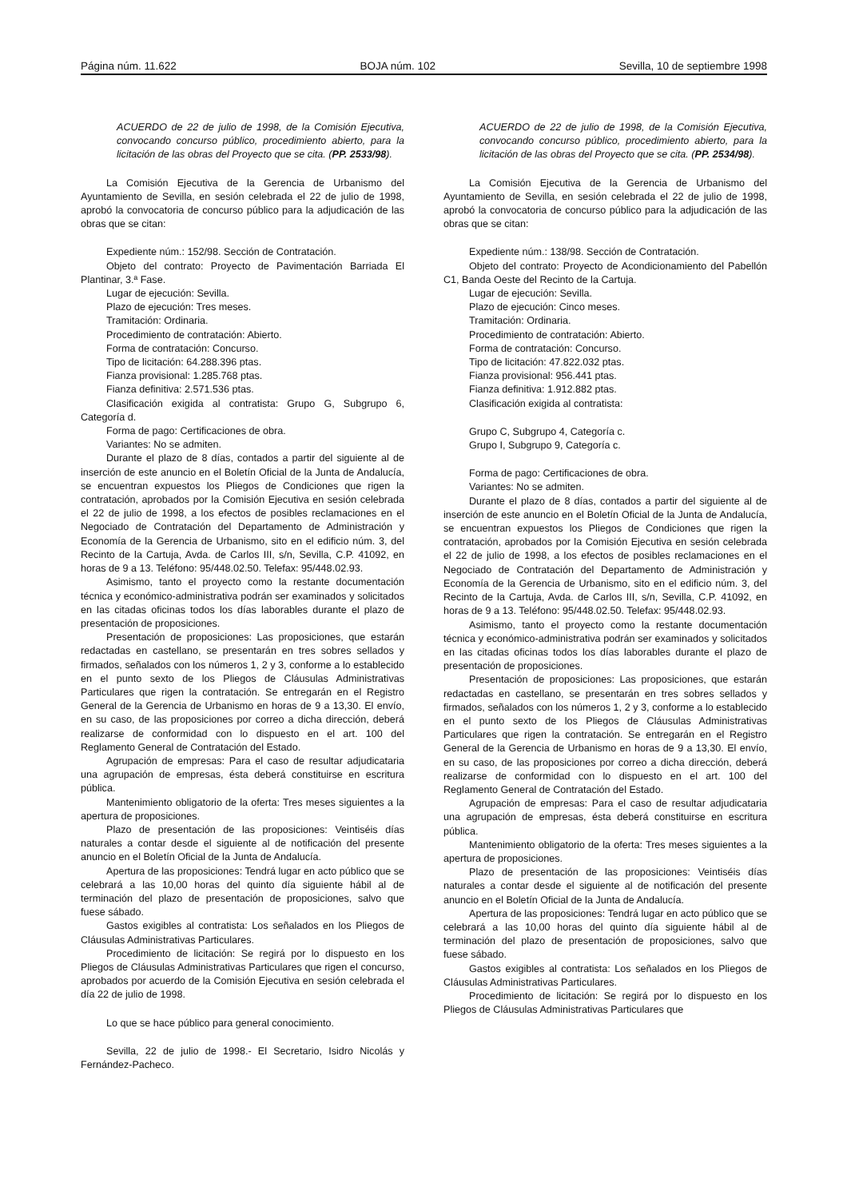Página núm. 11.622 BOJA núm. 102 Sevilla, 10 de septiembre 1998
ACUERDO de 22 de julio de 1998, de la Comisión Ejecutiva, convocando concurso público, procedimiento abierto, para la licitación de las obras del Proyecto que se cita. (PP. 2533/98).
La Comisión Ejecutiva de la Gerencia de Urbanismo del Ayuntamiento de Sevilla, en sesión celebrada el 22 de julio de 1998, aprobó la convocatoria de concurso público para la adjudicación de las obras que se citan:
Expediente núm.: 152/98. Sección de Contratación.
Objeto del contrato: Proyecto de Pavimentación Barriada El Plantinar, 3.ª Fase.
Lugar de ejecución: Sevilla.
Plazo de ejecución: Tres meses.
Tramitación: Ordinaria.
Procedimiento de contratación: Abierto.
Forma de contratación: Concurso.
Tipo de licitación: 64.288.396 ptas.
Fianza provisional: 1.285.768 ptas.
Fianza definitiva: 2.571.536 ptas.
Clasificación exigida al contratista: Grupo G, Subgrupo 6, Categoría d.
Forma de pago: Certificaciones de obra.
Variantes: No se admiten.
Durante el plazo de 8 días, contados a partir del siguiente al de inserción de este anuncio en el Boletín Oficial de la Junta de Andalucía, se encuentran expuestos los Pliegos de Condiciones que rigen la contratación, aprobados por la Comisión Ejecutiva en sesión celebrada el 22 de julio de 1998, a los efectos de posibles reclamaciones en el Negociado de Contratación del Departamento de Administración y Economía de la Gerencia de Urbanismo, sito en el edificio núm. 3, del Recinto de la Cartuja, Avda. de Carlos III, s/n, Sevilla, C.P. 41092, en horas de 9 a 13. Teléfono: 95/448.02.50. Telefax: 95/448.02.93.
Asimismo, tanto el proyecto como la restante documentación técnica y económico-administrativa podrán ser examinados y solicitados en las citadas oficinas todos los días laborables durante el plazo de presentación de proposiciones.
Presentación de proposiciones: Las proposiciones, que estarán redactadas en castellano, se presentarán en tres sobres sellados y firmados, señalados con los números 1, 2 y 3, conforme a lo establecido en el punto sexto de los Pliegos de Cláusulas Administrativas Particulares que rigen la contratación. Se entregarán en el Registro General de la Gerencia de Urbanismo en horas de 9 a 13,30. El envío, en su caso, de las proposiciones por correo a dicha dirección, deberá realizarse de conformidad con lo dispuesto en el art. 100 del Reglamento General de Contratación del Estado.
Agrupación de empresas: Para el caso de resultar adjudicataria una agrupación de empresas, ésta deberá constituirse en escritura pública.
Mantenimiento obligatorio de la oferta: Tres meses siguientes a la apertura de proposiciones.
Plazo de presentación de las proposiciones: Veintiséis días naturales a contar desde el siguiente al de notificación del presente anuncio en el Boletín Oficial de la Junta de Andalucía.
Apertura de las proposiciones: Tendrá lugar en acto público que se celebrará a las 10,00 horas del quinto día siguiente hábil al de terminación del plazo de presentación de proposiciones, salvo que fuese sábado.
Gastos exigibles al contratista: Los señalados en los Pliegos de Cláusulas Administrativas Particulares.
Procedimiento de licitación: Se regirá por lo dispuesto en los Pliegos de Cláusulas Administrativas Particulares que rigen el concurso, aprobados por acuerdo de la Comisión Ejecutiva en sesión celebrada el día 22 de julio de 1998.
Lo que se hace público para general conocimiento.
Sevilla, 22 de julio de 1998.- El Secretario, Isidro Nicolás y Fernández-Pacheco.
ACUERDO de 22 de julio de 1998, de la Comisión Ejecutiva, convocando concurso público, procedimiento abierto, para la licitación de las obras del Proyecto que se cita. (PP. 2534/98).
La Comisión Ejecutiva de la Gerencia de Urbanismo del Ayuntamiento de Sevilla, en sesión celebrada el 22 de julio de 1998, aprobó la convocatoria de concurso público para la adjudicación de las obras que se citan:
Expediente núm.: 138/98. Sección de Contratación.
Objeto del contrato: Proyecto de Acondicionamiento del Pabellón C1, Banda Oeste del Recinto de la Cartuja.
Lugar de ejecución: Sevilla.
Plazo de ejecución: Cinco meses.
Tramitación: Ordinaria.
Procedimiento de contratación: Abierto.
Forma de contratación: Concurso.
Tipo de licitación: 47.822.032 ptas.
Fianza provisional: 956.441 ptas.
Fianza definitiva: 1.912.882 ptas.
Clasificación exigida al contratista:
Grupo C, Subgrupo 4, Categoría c.
Grupo I, Subgrupo 9, Categoría c.
Forma de pago: Certificaciones de obra.
Variantes: No se admiten.
Durante el plazo de 8 días, contados a partir del siguiente al de inserción de este anuncio en el Boletín Oficial de la Junta de Andalucía, se encuentran expuestos los Pliegos de Condiciones que rigen la contratación, aprobados por la Comisión Ejecutiva en sesión celebrada el 22 de julio de 1998, a los efectos de posibles reclamaciones en el Negociado de Contratación del Departamento de Administración y Economía de la Gerencia de Urbanismo, sito en el edificio núm. 3, del Recinto de la Cartuja, Avda. de Carlos III, s/n, Sevilla, C.P. 41092, en horas de 9 a 13. Teléfono: 95/448.02.50. Telefax: 95/448.02.93.
Asimismo, tanto el proyecto como la restante documentación técnica y económico-administrativa podrán ser examinados y solicitados en las citadas oficinas todos los días laborables durante el plazo de presentación de proposiciones.
Presentación de proposiciones: Las proposiciones, que estarán redactadas en castellano, se presentarán en tres sobres sellados y firmados, señalados con los números 1, 2 y 3, conforme a lo establecido en el punto sexto de los Pliegos de Cláusulas Administrativas Particulares que rigen la contratación. Se entregarán en el Registro General de la Gerencia de Urbanismo en horas de 9 a 13,30. El envío, en su caso, de las proposiciones por correo a dicha dirección, deberá realizarse de conformidad con lo dispuesto en el art. 100 del Reglamento General de Contratación del Estado.
Agrupación de empresas: Para el caso de resultar adjudicataria una agrupación de empresas, ésta deberá constituirse en escritura pública.
Mantenimiento obligatorio de la oferta: Tres meses siguientes a la apertura de proposiciones.
Plazo de presentación de las proposiciones: Veintiséis días naturales a contar desde el siguiente al de notificación del presente anuncio en el Boletín Oficial de la Junta de Andalucía.
Apertura de las proposiciones: Tendrá lugar en acto público que se celebrará a las 10,00 horas del quinto día siguiente hábil al de terminación del plazo de presentación de proposiciones, salvo que fuese sábado.
Gastos exigibles al contratista: Los señalados en los Pliegos de Cláusulas Administrativas Particulares.
Procedimiento de licitación: Se regirá por lo dispuesto en los Pliegos de Cláusulas Administrativas Particulares que